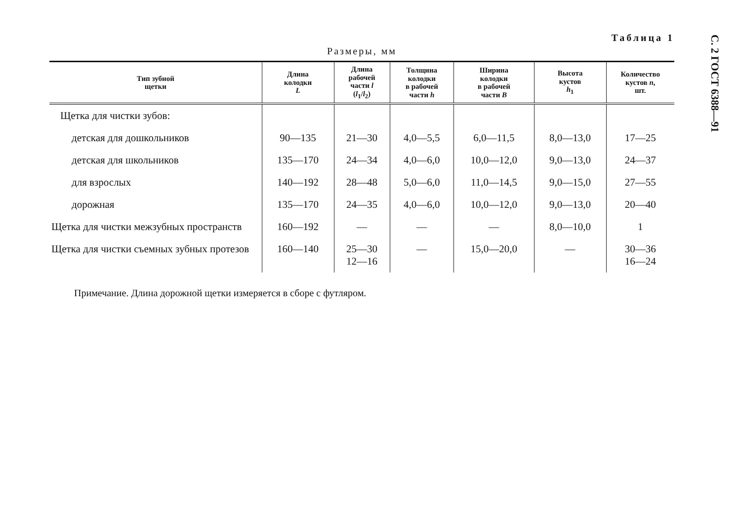С. 2 ГОСТ 6388—91
Таблица 1
Размеры, мм
| Тип зубной щетки | Длина колодки L | Длина рабочей части l ( l<sub>1</sub>/ l<sub>2</sub>) | Толщина колодки в рабочей части h | Ширина колодки в рабочей части B | Высота кустов h<sub>1</sub> | Количество кустов n , шт. |
| --- | --- | --- | --- | --- | --- | --- |
| Щетка для чистки зубов: | | | | | | |
| детская для дошкольников | 90—135 | 21—30 | 4,0—5,5 | 6,0—11,5 | 8,0—13,0 | 17—25 |
| детская для школьников | 135—170 | 24—34 | 4,0—6,0 | 10,0—12,0 | 9,0—13,0 | 24—37 |
| для взрослых | 140—192 | 28—48 | 5,0—6,0 | 11,0—14,5 | 9,0—15,0 | 27—55 |
| дорожная | 135—170 | 24—35 | 4,0—6,0 | 10,0—12,0 | 9,0—13,0 | 20—40 |
| Щетка для чистки межзубных пространств | 160—192 | — | — | — | 8,0—10,0 | 1 |
| Щетка для чистки съемных зубных протезов | 160—140 | 25—30 12—16 | — | 15,0—20,0 | — | 30—36 16—24 |
Примечание. Длина дорожной щетки измеряется в сборе с футляром.